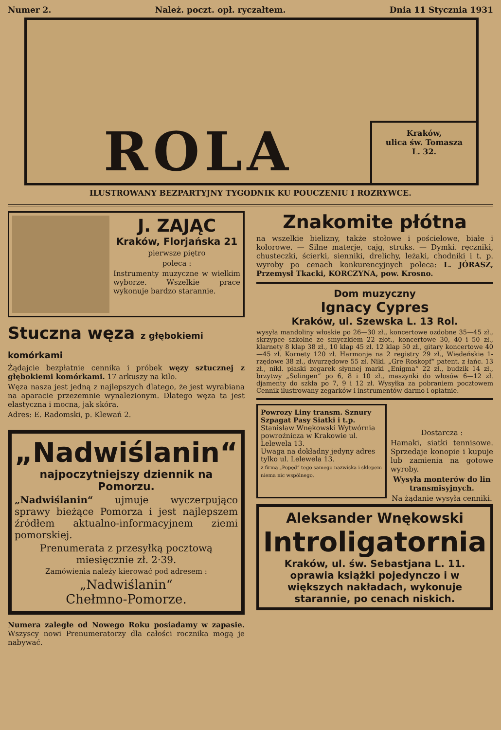Numer 2. Należ. poczt. opł. ryczałtem. Dnia 11 Stycznia 1931
ROLA
Kraków,
ulica św. Tomasza
L. 32.
ILUSTROWANY BEZPARTYJNY TYGODNIK KU POUCZENIU I ROZRYWCE.
J. ZAJĄC
Kraków, Florjańska 21
pierwsze piętro
poleca :
Instrumenty muzyczne w wielkim wyborze. Wszelkie prace wykonuje bardzo starannie.
Stuczna węza z głębokiemi komórkami
Żądajcie bezpłatnie cennika i próbek węzy sztucznej z głębokiemi komórkami. 17 arkuszy na kilo.
Węza nasza jest jedną z najlepszych dlatego, że jest wyrabiana na aparacie przezemnie wynalezionym. Dlatego węza ta jest elastyczna i mocna, jak skóra.
Adres: E. Radomski, p. Klewań 2.
„Nadwiślanin“
najpoczytniejszy dziennik na Pomorzu.
„Nadwiślanin“ ujmuje wyczerpująco sprawy bieżące Pomorza i jest najlepszem źródłem aktualno-informacyjnem ziemi pomorskiej.
Prenumerata z przesyłką pocztową miesięcznie zł. 2·39.
Zamówienia należy kierować pod adresem :
„Nadwiślanin“
Chełmno-Pomorze.
Numera zaległe od Nowego Roku posiadamy w zapasie. Wszyscy nowi Prenumeratorzy dla całości rocznika mogą je nabywać.
Znakomite płótna
na wszelkie bielizny, także stołowe i pościelowe, białe i kolorowe. — Silne materje, cajg, struks. — Dymki. ręczniki, chusteczki, ścierki, sienniki, drelichy, leżaki, chodniki i t. p. wyroby po cenach konkurencyjnych poleca: L. JÓRASZ, Przemysł Tkacki, KORCZYNA, pow. Krosno.
Dom muzyczny
Ignacy Cypres
Kraków, ul. Szewska L. 13 Rol.
wysyła mandoliny włoskie po 26—30 zł., koncertowe ozdobne 35—45 zł., skrzypce szkolne ze smyczkiem 22 złot., koncertowe 30, 40 i 50 zł., klarnety 8 klap 38 zł., 10 klap 45 zł. 12 klap 50 zł., gitary koncertowe 40—45 zł. Kornety 120 zł. Harmonje na 2 registry 29 zł., Wiedeńskie 1-rzędowe 38 zł., dwurzędowe 55 zł. Nikl. „Gre Roskopf“ patent. z łańc. 13 zł., nikl. płaski zegarek słynnej marki „Enigma“ 22 zł., budzik 14 zł., brzytwy „Solingen“ po 6, 8 i 10 zł., maszynki do włosów 6—12 zł. djamenty do szkła po 7, 9 i 12 zł. Wysyłka za pobraniem pocztowem Cennik ilustrowany zegarków i instrumentów darmo i opłatnie.
Powrozy Liny transm. Sznury Szpagat Pasy Siatki i t.p.
Stanisław Wnękowski Wytwórnia powroźnicza w Krakowie ul. Lelewela 13.
Uwaga na dokładny jedyny adres tylko ul. Lelewela 13.
z firmą „Popęd“ tego samego nazwiska i sklepem niema nic wspólnego.
Dostarcza :
Hamaki, siatki tennisowe. Sprzedaje konopie i kupuje lub zamienia na gotowe wyroby.
Wysyła monterów do lin transmisyjnych.
Na żądanie wysyła cenniki.
Aleksander Wnękowski
Introligatornia
Kraków, ul. św. Sebastjana L. 11.
oprawia książki pojedynczo i w większych nakładach, wykonuje starannie, po cenach niskich.